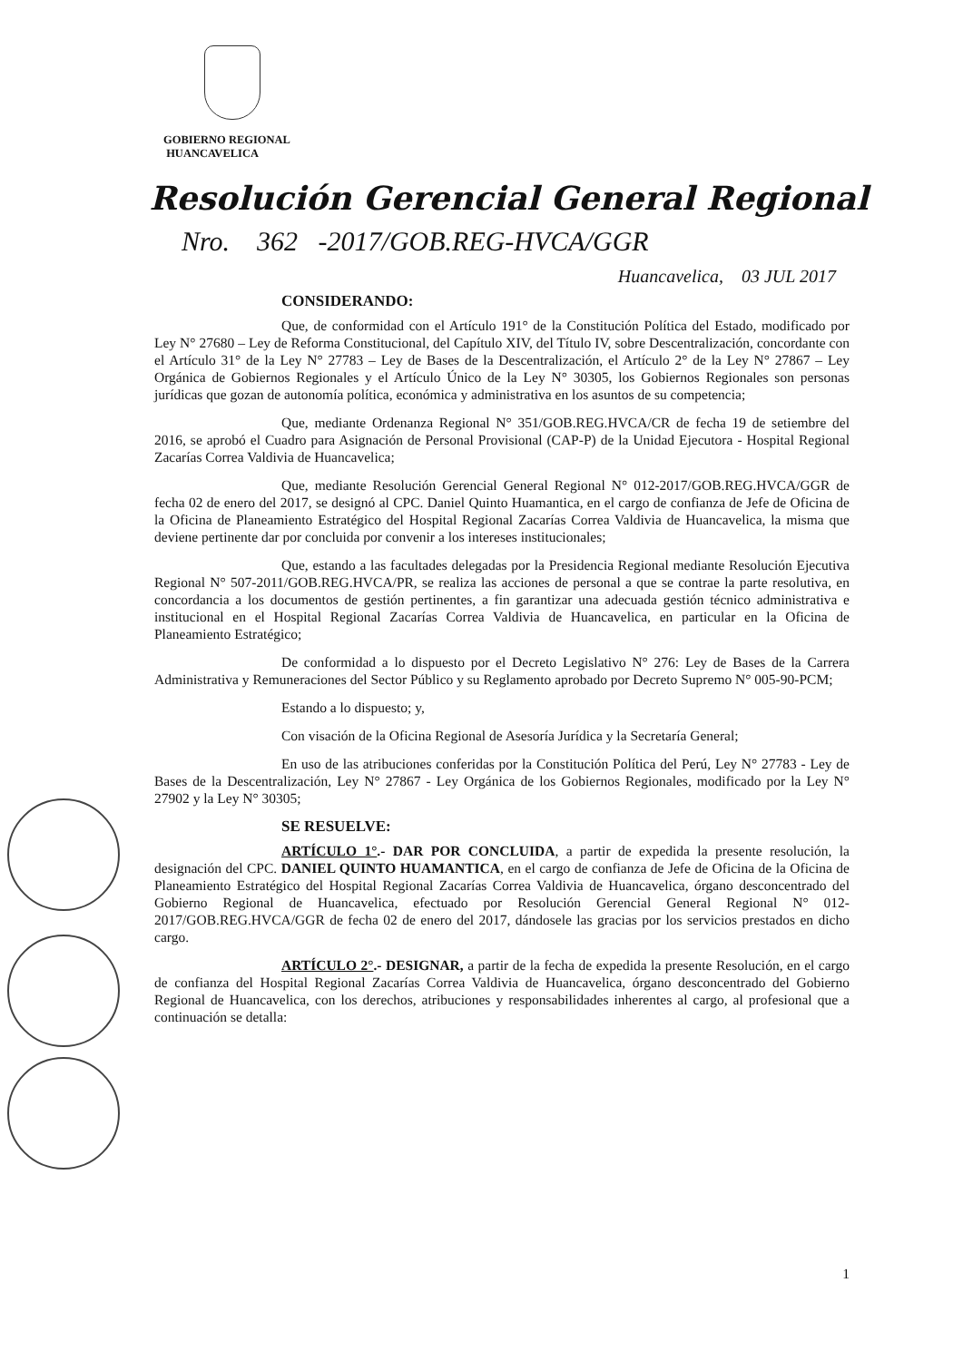GOBIERNO REGIONAL
HUANCAVELICA
Resolución Gerencial General Regional
Nro. 362 -2017/GOB.REG-HVCA/GGR
Huancavelica, 03 JUL 2017
CONSIDERANDO:
Que, de conformidad con el Artículo 191° de la Constitución Política del Estado, modificado por Ley N° 27680 – Ley de Reforma Constitucional, del Capítulo XIV, del Título IV, sobre Descentralización, concordante con el Artículo 31° de la Ley N° 27783 – Ley de Bases de la Descentralización, el Artículo 2° de la Ley N° 27867 – Ley Orgánica de Gobiernos Regionales y el Artículo Único de la Ley N° 30305, los Gobiernos Regionales son personas jurídicas que gozan de autonomía política, económica y administrativa en los asuntos de su competencia;
Que, mediante Ordenanza Regional N° 351/GOB.REG.HVCA/CR de fecha 19 de setiembre del 2016, se aprobó el Cuadro para Asignación de Personal Provisional (CAP-P) de la Unidad Ejecutora - Hospital Regional Zacarías Correa Valdivia de Huancavelica;
Que, mediante Resolución Gerencial General Regional N° 012-2017/GOB.REG.HVCA/GGR de fecha 02 de enero del 2017, se designó al CPC. Daniel Quinto Huamantica, en el cargo de confianza de Jefe de Oficina de la Oficina de Planeamiento Estratégico del Hospital Regional Zacarías Correa Valdivia de Huancavelica, la misma que deviene pertinente dar por concluida por convenir a los intereses institucionales;
Que, estando a las facultades delegadas por la Presidencia Regional mediante Resolución Ejecutiva Regional N° 507-2011/GOB.REG.HVCA/PR, se realiza las acciones de personal a que se contrae la parte resolutiva, en concordancia a los documentos de gestión pertinentes, a fin garantizar una adecuada gestión técnico administrativa e institucional en el Hospital Regional Zacarías Correa Valdivia de Huancavelica, en particular en la Oficina de Planeamiento Estratégico;
De conformidad a lo dispuesto por el Decreto Legislativo N° 276: Ley de Bases de la Carrera Administrativa y Remuneraciones del Sector Público y su Reglamento aprobado por Decreto Supremo N° 005-90-PCM;
Estando a lo dispuesto; y,
Con visación de la Oficina Regional de Asesoría Jurídica y la Secretaría General;
En uso de las atribuciones conferidas por la Constitución Política del Perú, Ley N° 27783 - Ley de Bases de la Descentralización, Ley N° 27867 - Ley Orgánica de los Gobiernos Regionales, modificado por la Ley N° 27902 y la Ley N° 30305;
SE RESUELVE:
ARTÍCULO 1°.- DAR POR CONCLUIDA, a partir de expedida la presente resolución, la designación del CPC. DANIEL QUINTO HUAMANTICA, en el cargo de confianza de Jefe de Oficina de la Oficina de Planeamiento Estratégico del Hospital Regional Zacarías Correa Valdivia de Huancavelica, órgano desconcentrado del Gobierno Regional de Huancavelica, efectuado por Resolución Gerencial General Regional N° 012-2017/GOB.REG.HVCA/GGR de fecha 02 de enero del 2017, dándosele las gracias por los servicios prestados en dicho cargo.
ARTÍCULO 2°.- DESIGNAR, a partir de la fecha de expedida la presente Resolución, en el cargo de confianza del Hospital Regional Zacarías Correa Valdivia de Huancavelica, órgano desconcentrado del Gobierno Regional de Huancavelica, con los derechos, atribuciones y responsabilidades inherentes al cargo, al profesional que a continuación se detalla:
1